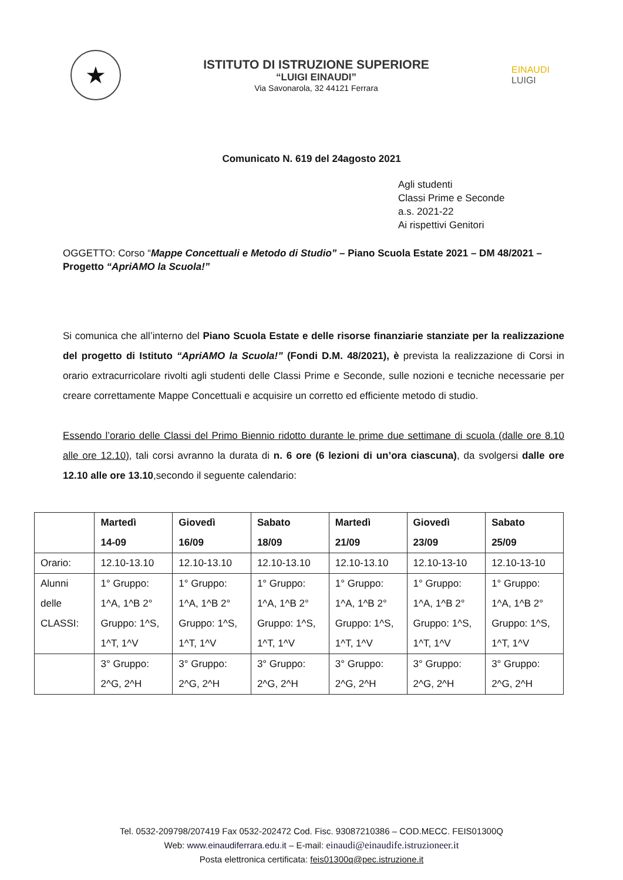★
ISTITUTO DI ISTRUZIONE SUPERIORE
“LUIGI EINAUDI”
Via Savonarola, 32 44121 Ferrara
EINAUDI
LUIGI
Comunicato N. 619 del 24agosto 2021
Agli studenti
Classi Prime e Seconde
a.s. 2021-22
Ai rispettivi Genitori
OGGETTO: Corso “Mappe Concettuali e Metodo di Studio” – Piano Scuola Estate 2021 – DM 48/2021 – Progetto “ApriAMO la Scuola!”
Si comunica che all’interno del Piano Scuola Estate e delle risorse finanziarie stanziate per la realizzazione del progetto di Istituto “ApriAMO la Scuola!” (Fondi D.M. 48/2021), è prevista la realizzazione di Corsi in orario extracurricolare rivolti agli studenti delle Classi Prime e Seconde, sulle nozioni e tecniche necessarie per creare correttamente Mappe Concettuali e acquisire un corretto ed efficiente metodo di studio.
Essendo l’orario delle Classi del Primo Biennio ridotto durante le prime due settimane di scuola (dalle ore 8.10 alle ore 12.10), tali corsi avranno la durata di n. 6 ore (6 lezioni di un’ora ciascuna), da svolgersi dalle ore 12.10 alle ore 13.10,secondo il seguente calendario:
| | Martedì 14-09 | Giovedì 16/09 | Sabato 18/09 | Martedì 21/09 | Giovedì 23/09 | Sabato 25/09 |
| --- | --- | --- | --- | --- | --- | --- |
| Orario: | 12.10-13.10 | 12.10-13.10 | 12.10-13.10 | 12.10-13.10 | 12.10-13-10 | 12.10-13-10 |
| Alunni delle CLASSI: | 1° Gruppo: 1^A, 1^B 2° Gruppo: 1^S, 1^T, 1^V | 1° Gruppo: 1^A, 1^B 2° Gruppo: 1^S, 1^T, 1^V | 1° Gruppo: 1^A, 1^B 2° Gruppo: 1^S, 1^T, 1^V | 1° Gruppo: 1^A, 1^B 2° Gruppo: 1^S, 1^T, 1^V | 1° Gruppo: 1^A, 1^B 2° Gruppo: 1^S, 1^T, 1^V | 1° Gruppo: 1^A, 1^B 2° Gruppo: 1^S, 1^T, 1^V |
| | 3° Gruppo: 2^G, 2^H | 3° Gruppo: 2^G, 2^H | 3° Gruppo: 2^G, 2^H | 3° Gruppo: 2^G, 2^H | 3° Gruppo: 2^G, 2^H | 3° Gruppo: 2^G, 2^H |
Tel. 0532-209798/207419 Fax 0532-202472 Cod. Fisc. 93087210386 – COD.MECC. FEIS01300Q
Web: www.einaudiferrara.edu.it – E-mail: einaudi@einaudife.istruzioneer.it
Posta elettronica certificata: feis01300q@pec.istruzione.it